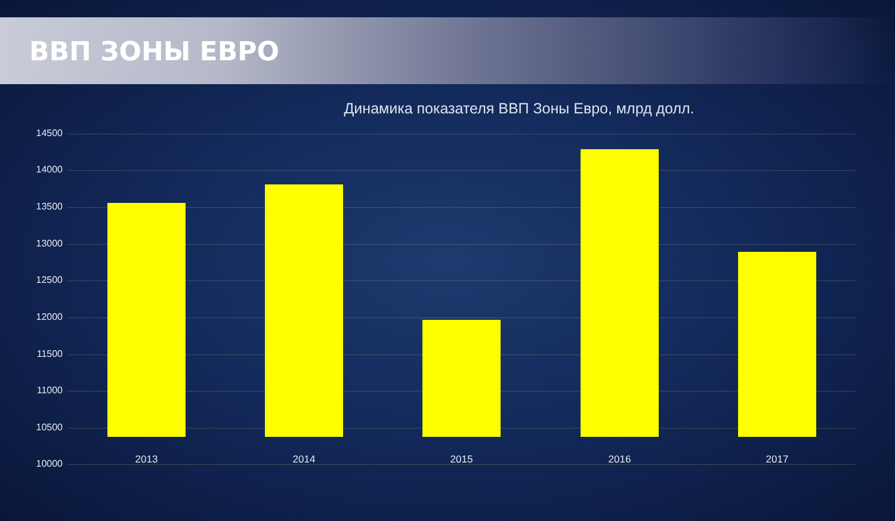ВВП ЗОНЫ ЕВРО
Динамика показателя ВВП Зоны Евро, млрд долл.
14500
14000
13500
13000
12500
12000
11500
11000
10500
10000 2013 2014 2015 2016 2017